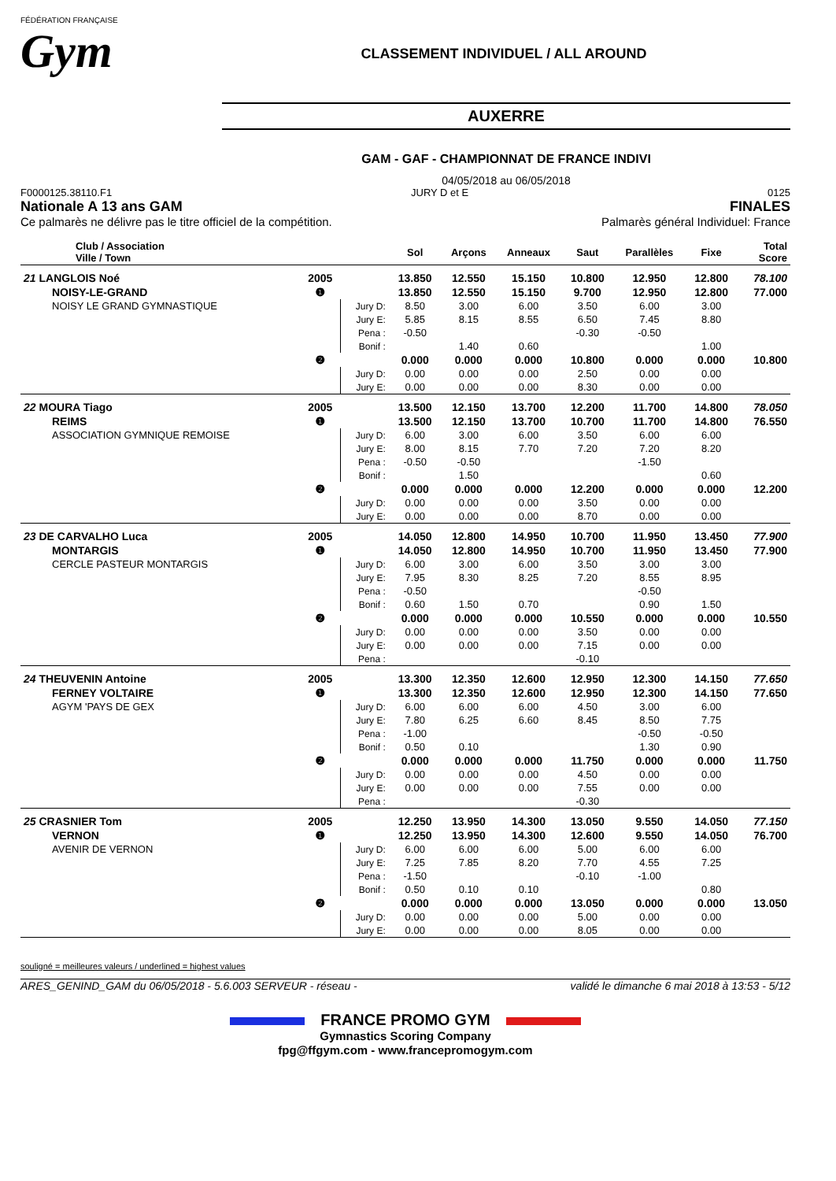FÉDÉRATION FRANÇAISE
Gym
CLASSEMENT INDIVIDUEL / ALL AROUND
AUXERRE
GAM - GAF - CHAMPIONNAT DE FRANCE INDIVI
04/05/2018 au 06/05/2018
F0000125.38110.F1 JURY D et E 0125
Nationale A 13 ans GAM FINALES
Ce palmarès ne délivre pas le titre officiel de la compétition. Palmarès général Individuel: France
| Club / Association Ville / Town | | | Sol | Arçons | Anneaux | Saut | Parallèles | Fixe | Total Score |
| --- | --- | --- | --- | --- | --- | --- | --- | --- | --- |
| 21 LANGLOIS Noé | 2005 | | 13.850 | 12.550 | 15.150 | 10.800 | 12.950 | 12.800 | 78.100 |
| NOISY-LE-GRAND | ❶ | | 13.850 | 12.550 | 15.150 | 9.700 | 12.950 | 12.800 | 77.000 |
| NOISY LE GRAND GYMNASTIQUE | | Jury D: | 8.50 | 3.00 | 6.00 | 3.50 | 6.00 | 3.00 | |
| | | Jury E: | 5.85 | 8.15 | 8.55 | 6.50 | 7.45 | 8.80 | |
| | | Pena : | -0.50 | | | -0.30 | -0.50 | | |
| | | Bonif : | | 1.40 | 0.60 | | | 1.00 | |
| | ❷ | | 0.000 | 0.000 | 0.000 | 10.800 | 0.000 | 0.000 | 10.800 |
| | | Jury D: | 0.00 | 0.00 | 0.00 | 2.50 | 0.00 | 0.00 | |
| | | Jury E: | 0.00 | 0.00 | 0.00 | 8.30 | 0.00 | 0.00 | |
| 22 MOURA Tiago | 2005 | | 13.500 | 12.150 | 13.700 | 12.200 | 11.700 | 14.800 | 78.050 |
| REIMS | ❶ | | 13.500 | 12.150 | 13.700 | 10.700 | 11.700 | 14.800 | 76.550 |
| ASSOCIATION GYMNIQUE REMOISE | | Jury D: | 6.00 | 3.00 | 6.00 | 3.50 | 6.00 | 6.00 | |
| | | Jury E: | 8.00 | 8.15 | 7.70 | 7.20 | 7.20 | 8.20 | |
| | | Pena : | -0.50 | -0.50 | | | -1.50 | | |
| | | Bonif : | | 1.50 | | | | 0.60 | |
| | ❷ | | 0.000 | 0.000 | 0.000 | 12.200 | 0.000 | 0.000 | 12.200 |
| | | Jury D: | 0.00 | 0.00 | 0.00 | 3.50 | 0.00 | 0.00 | |
| | | Jury E: | 0.00 | 0.00 | 0.00 | 8.70 | 0.00 | 0.00 | |
| 23 DE CARVALHO Luca | 2005 | | 14.050 | 12.800 | 14.950 | 10.700 | 11.950 | 13.450 | 77.900 |
| MONTARGIS | ❶ | | 14.050 | 12.800 | 14.950 | 10.700 | 11.950 | 13.450 | 77.900 |
| CERCLE PASTEUR MONTARGIS | | Jury D: | 6.00 | 3.00 | 6.00 | 3.50 | 3.00 | 3.00 | |
| | | Jury E: | 7.95 | 8.30 | 8.25 | 7.20 | 8.55 | 8.95 | |
| | | Pena : | -0.50 | | | | -0.50 | | |
| | | Bonif : | 0.60 | 1.50 | 0.70 | | 0.90 | 1.50 | |
| | ❷ | | 0.000 | 0.000 | 0.000 | 10.550 | 0.000 | 0.000 | 10.550 |
| | | Jury D: | 0.00 | 0.00 | 0.00 | 3.50 | 0.00 | 0.00 | |
| | | Jury E: | 0.00 | 0.00 | 0.00 | 7.15 | 0.00 | 0.00 | |
| | | Pena : | | | | -0.10 | | | |
| 24 THEUVENIN Antoine | 2005 | | 13.300 | 12.350 | 12.600 | 12.950 | 12.300 | 14.150 | 77.650 |
| FERNEY VOLTAIRE | ❶ | | 13.300 | 12.350 | 12.600 | 12.950 | 12.300 | 14.150 | 77.650 |
| AGYM 'PAYS DE GEX | | Jury D: | 6.00 | 6.00 | 6.00 | 4.50 | 3.00 | 6.00 | |
| | | Jury E: | 7.80 | 6.25 | 6.60 | 8.45 | 8.50 | 7.75 | |
| | | Pena : | -1.00 | | | | -0.50 | -0.50 | |
| | | Bonif : | 0.50 | 0.10 | | | 1.30 | 0.90 | |
| | ❷ | | 0.000 | 0.000 | 0.000 | 11.750 | 0.000 | 0.000 | 11.750 |
| | | Jury D: | 0.00 | 0.00 | 0.00 | 4.50 | 0.00 | 0.00 | |
| | | Jury E: | 0.00 | 0.00 | 0.00 | 7.55 | 0.00 | 0.00 | |
| | | Pena : | | | | -0.30 | | | |
| 25 CRASNIER Tom | 2005 | | 12.250 | 13.950 | 14.300 | 13.050 | 9.550 | 14.050 | 77.150 |
| VERNON | ❶ | | 12.250 | 13.950 | 14.300 | 12.600 | 9.550 | 14.050 | 76.700 |
| AVENIR DE VERNON | | Jury D: | 6.00 | 6.00 | 6.00 | 5.00 | 6.00 | 6.00 | |
| | | Jury E: | 7.25 | 7.85 | 8.20 | 7.70 | 4.55 | 7.25 | |
| | | Pena : | -1.50 | | | -0.10 | -1.00 | | |
| | | Bonif : | 0.50 | 0.10 | 0.10 | | | 0.80 | |
| | ❷ | | 0.000 | 0.000 | 0.000 | 13.050 | 0.000 | 0.000 | 13.050 |
| | | Jury D: | 0.00 | 0.00 | 0.00 | 5.00 | 0.00 | 0.00 | |
| | | Jury E: | 0.00 | 0.00 | 0.00 | 8.05 | 0.00 | 0.00 | |
souligné = meilleures valeurs / underlined = highest values
ARES_GENIND_GAM du 06/05/2018 - 5.6.003 SERVEUR - réseau - validé le dimanche 6 mai 2018 à 13:53 - 5/12
FRANCE PROMO GYM
Gymnastics Scoring Company
fpg@ffgym.com - www.francepromogym.com